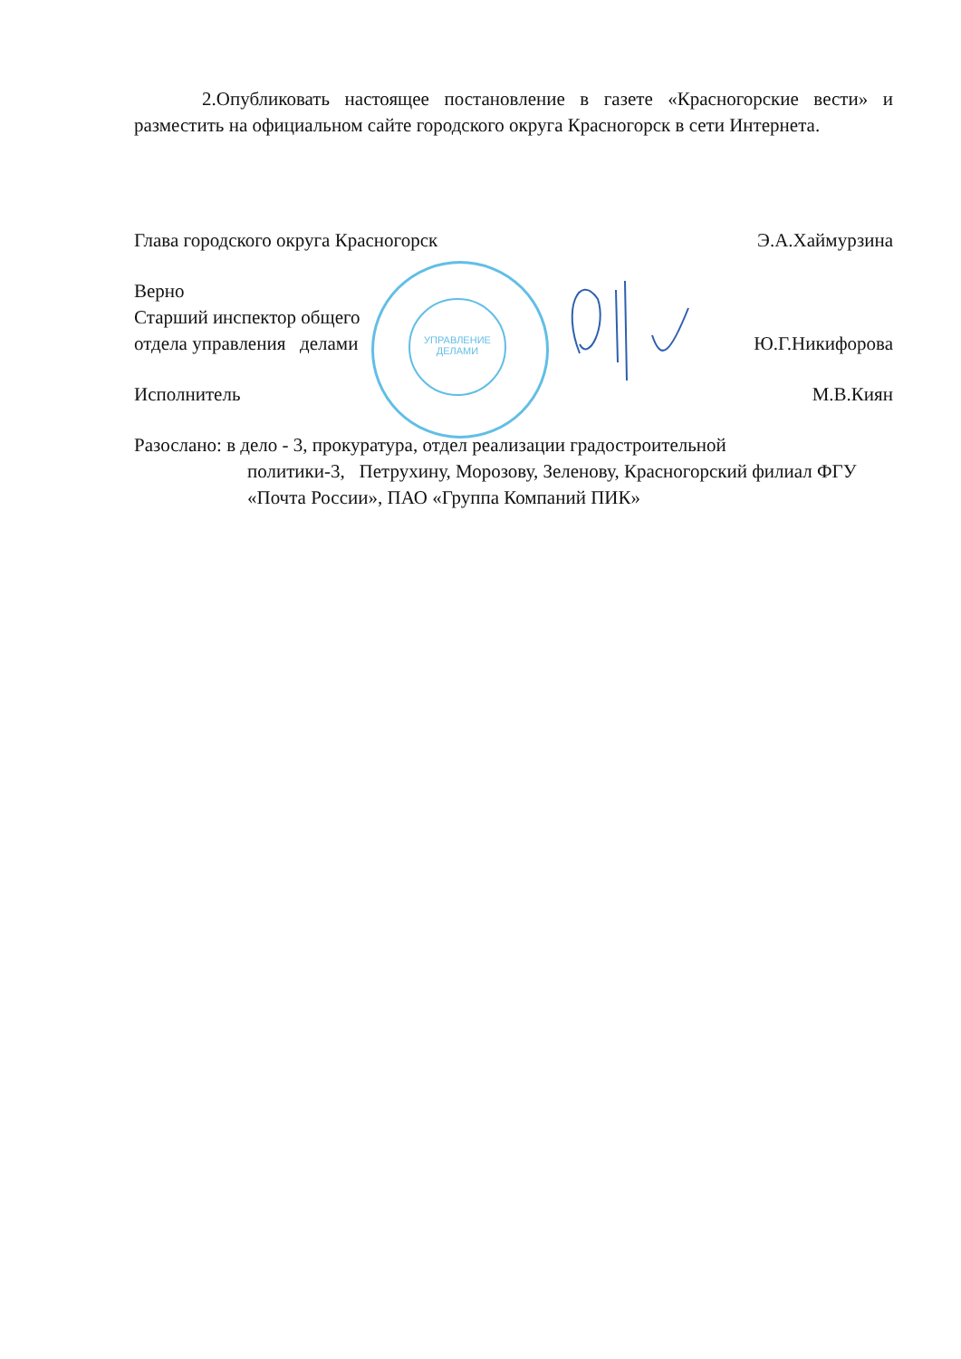УПРАВЛЕНИЕ
ДЕЛАМИ
2.Опубликовать настоящее постановление в газете «Красногорские вести» и разместить на официальном сайте городского округа Красногорск в сети Интернета.
Глава городского округа Красногорск Э.А.Хаймурзина
Верно
Старший инспектор общего
отдела управления делами Ю.Г.Никифорова
Исполнитель М.В.Киян
Разослано: в дело - 3, прокуратура, отдел реализации градостроительной
политики-3, Петрухину, Морозову, Зеленову, Красногорский филиал ФГУ «Почта России», ПАО «Группа Компаний ПИК»